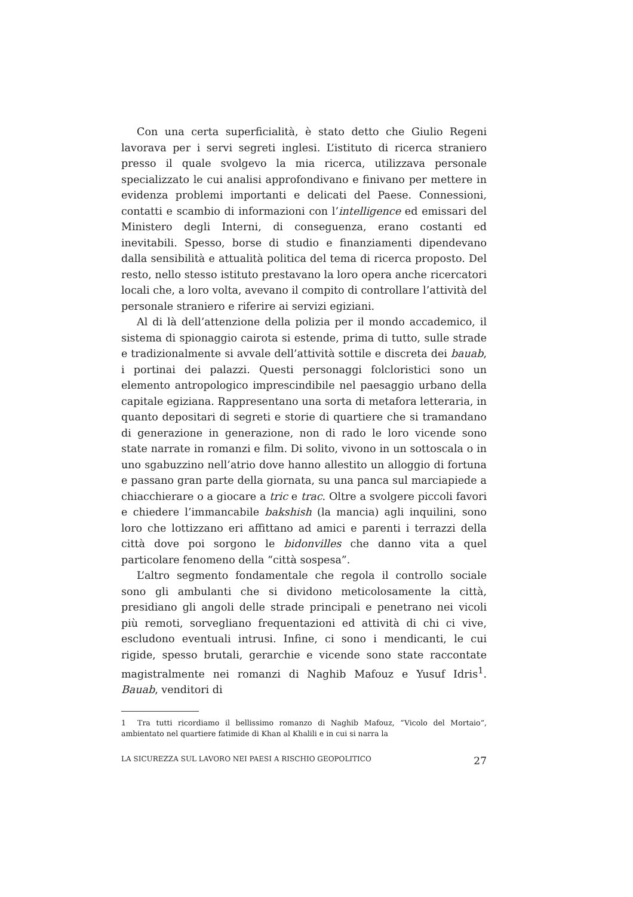Con una certa superficialità, è stato detto che Giulio Regeni lavorava per i servi segreti inglesi. L’istituto di ricerca straniero presso il quale svolgevo la mia ricerca, utilizzava personale specializzato le cui analisi approfondivano e finivano per mettere in evidenza problemi importanti e delicati del Paese. Connessioni, contatti e scambio di informazioni con l’intelligence ed emissari del Ministero degli Interni, di conseguenza, erano costanti ed inevitabili. Spesso, borse di studio e finanziamenti dipendevano dalla sensibilità e attualità politica del tema di ricerca proposto. Del resto, nello stesso istituto prestavano la loro opera anche ricercatori locali che, a loro volta, avevano il compito di controllare l’attività del personale straniero e riferire ai servizi egiziani.
Al di là dell’attenzione della polizia per il mondo accademico, il sistema di spionaggio cairota si estende, prima di tutto, sulle strade e tradizionalmente si avvale dell’attività sottile e discreta dei bauab, i portinai dei palazzi. Questi personaggi folcloristici sono un elemento antropologico imprescindibile nel paesaggio urbano della capitale egiziana. Rappresentano una sorta di metafora letteraria, in quanto depositari di segreti e storie di quartiere che si tramandano di generazione in generazione, non di rado le loro vicende sono state narrate in romanzi e film. Di solito, vivono in un sottoscala o in uno sgabuzzino nell’atrio dove hanno allestito un alloggio di fortuna e passano gran parte della giornata, su una panca sul marciapiede a chiacchierare o a giocare a tric e trac. Oltre a svolgere piccoli favori e chiedere l’immancabile bakshish (la mancia) agli inquilini, sono loro che lottizzano eri affittano ad amici e parenti i terrazzi della città dove poi sorgono le bidonvilles che danno vita a quel particolare fenomeno della “città sospesa”.
L’altro segmento fondamentale che regola il controllo sociale sono gli ambulanti che si dividono meticolosamente la città, presidiano gli angoli delle strade principali e penetrano nei vicoli più remoti, sorvegliano frequentazioni ed attività di chi ci vive, escludono eventuali intrusi. Infine, ci sono i mendicanti, le cui rigide, spesso brutali, gerarchie e vicende sono state raccontate magistralmente nei romanzi di Naghib Mafouz e Yusuf Idris<sup>1</sup>. Bauab, venditori di
1 Tra tutti ricordiamo il bellissimo romanzo di Naghib Mafouz, “Vicolo del Mortaio”, ambientato nel quartiere fatimide di Khan al Khalili e in cui si narra la
LA SICUREZZA SUL LAVORO NEI PAESI A RISCHIO GEOPOLITICO 27